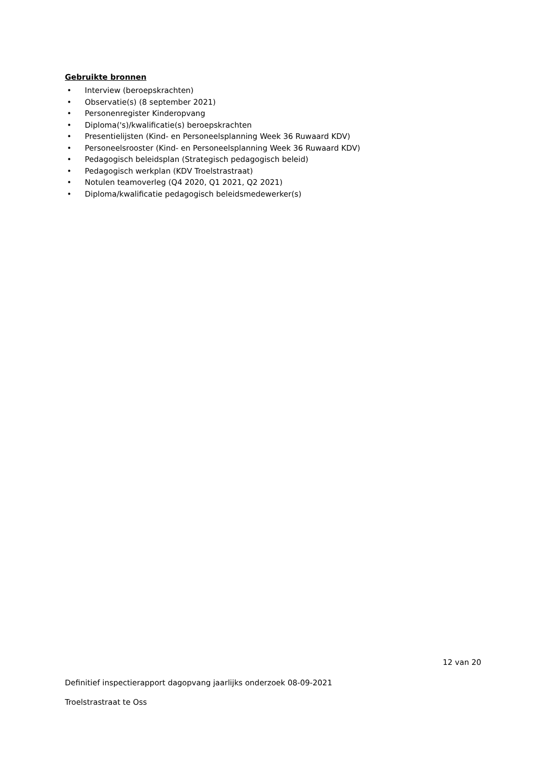Gebruikte bronnen
• Interview (beroepskrachten)
• Observatie(s) (8 september 2021)
• Personenregister Kinderopvang
• Diploma('s)/kwalificatie(s) beroepskrachten
• Presentielijsten (Kind- en Personeelsplanning Week 36 Ruwaard KDV)
• Personeelsrooster (Kind- en Personeelsplanning Week 36 Ruwaard KDV)
• Pedagogisch beleidsplan (Strategisch pedagogisch beleid)
• Pedagogisch werkplan (KDV Troelstrastraat)
• Notulen teamoverleg (Q4 2020, Q1 2021, Q2 2021)
• Diploma/kwalificatie pedagogisch beleidsmedewerker(s)
12 van 20
Definitief inspectierapport dagopvang jaarlijks onderzoek 08-09-2021
Troelstrastraat te Oss